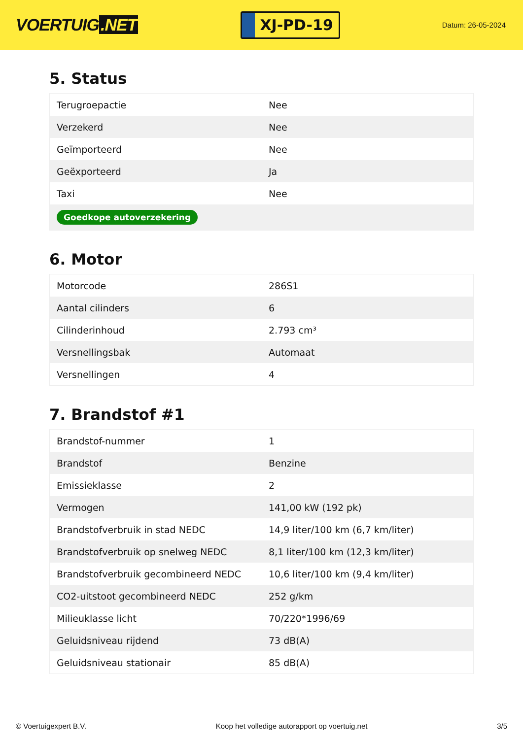VOERTUIG.NET
XJ-PD-19
Datum: 26-05-2024
5. Status
| Terugroepactie | Nee |
| Verzekerd | Nee |
| Geïmporteerd | Nee |
| Geëxporteerd | Ja |
| Taxi | Nee |
| Goedkope autoverzekering | |
6. Motor
| Motorcode | 286S1 |
| Aantal cilinders | 6 |
| Cilinderinhoud | 2.793 cm³ |
| Versnellingsbak | Automaat |
| Versnellingen | 4 |
7. Brandstof #1
| Brandstof-nummer | 1 |
| Brandstof | Benzine |
| Emissieklasse | 2 |
| Vermogen | 141,00 kW (192 pk) |
| Brandstofverbruik in stad NEDC | 14,9 liter/100 km (6,7 km/liter) |
| Brandstofverbruik op snelweg NEDC | 8,1 liter/100 km (12,3 km/liter) |
| Brandstofverbruik gecombineerd NEDC | 10,6 liter/100 km (9,4 km/liter) |
| CO2-uitstoot gecombineerd NEDC | 252 g/km |
| Milieuklasse licht | 70/220*1996/69 |
| Geluidsniveau rijdend | 73 dB(A) |
| Geluidsniveau stationair | 85 dB(A) |
© Voertuigexpert B.V. Koop het volledige autorapport op voertuig.net 3/5